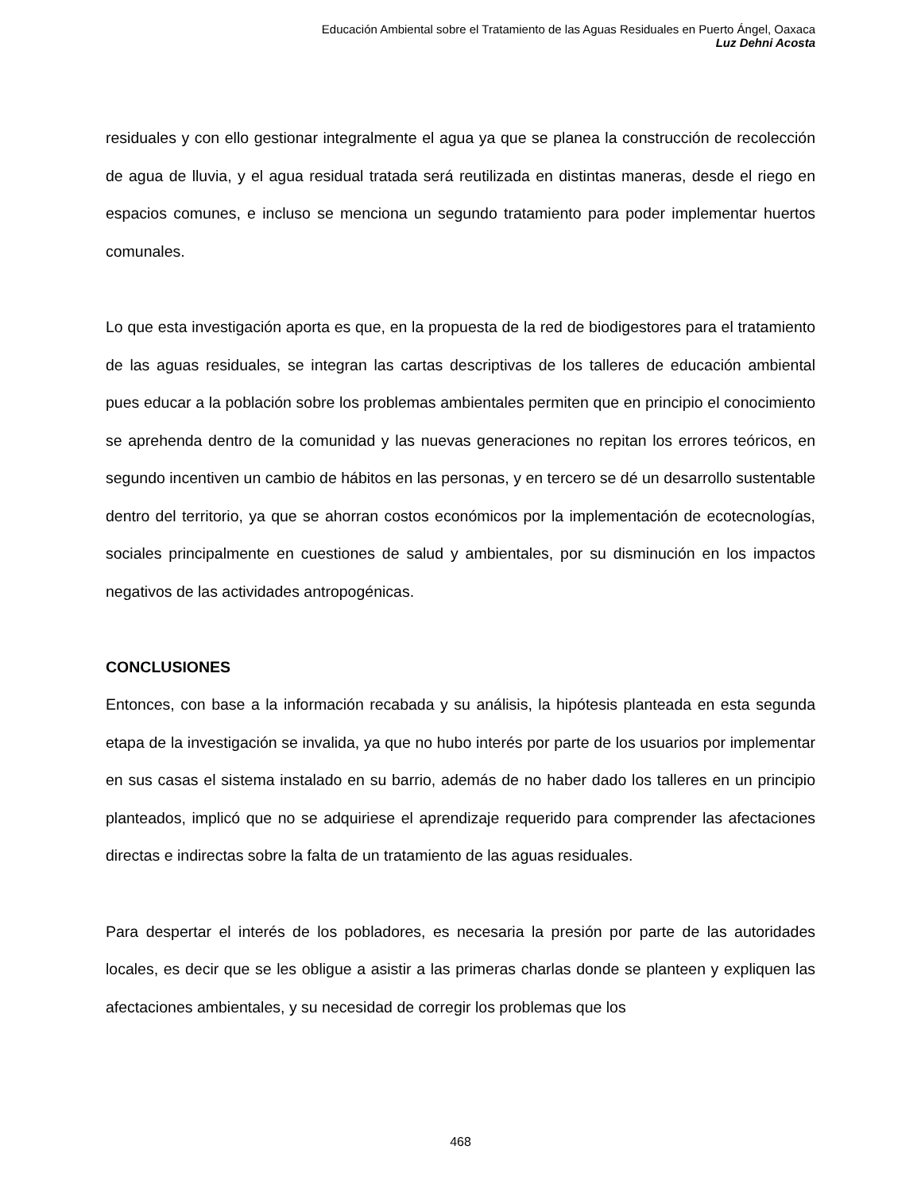Educación Ambiental sobre el Tratamiento de las Aguas Residuales en Puerto Ángel, Oaxaca
Luz Dehni Acosta
residuales y con ello gestionar integralmente el agua ya que se planea la construcción de recolección de agua de lluvia, y el agua residual tratada será reutilizada en distintas maneras, desde el riego en espacios comunes, e incluso se menciona un segundo tratamiento para poder implementar huertos comunales.
Lo que esta investigación aporta es que, en la propuesta de la red de biodigestores para el tratamiento de las aguas residuales, se integran las cartas descriptivas de los talleres de educación ambiental pues educar a la población sobre los problemas ambientales permiten que en principio el conocimiento se aprehenda dentro de la comunidad y las nuevas generaciones no repitan los errores teóricos, en segundo incentiven un cambio de hábitos en las personas, y en tercero se dé un desarrollo sustentable dentro del territorio, ya que se ahorran costos económicos por la implementación de ecotecnologías, sociales principalmente en cuestiones de salud y ambientales, por su disminución en los impactos negativos de las actividades antropogénicas.
CONCLUSIONES
Entonces, con base a la información recabada y su análisis, la hipótesis planteada en esta segunda etapa de la investigación se invalida, ya que no hubo interés por parte de los usuarios por implementar en sus casas el sistema instalado en su barrio, además de no haber dado los talleres en un principio planteados, implicó que no se adquiriese el aprendizaje requerido para comprender las afectaciones directas e indirectas sobre la falta de un tratamiento de las aguas residuales.
Para despertar el interés de los pobladores, es necesaria la presión por parte de las autoridades locales, es decir que se les obligue a asistir a las primeras charlas donde se planteen y expliquen las afectaciones ambientales, y su necesidad de corregir los problemas que los
468